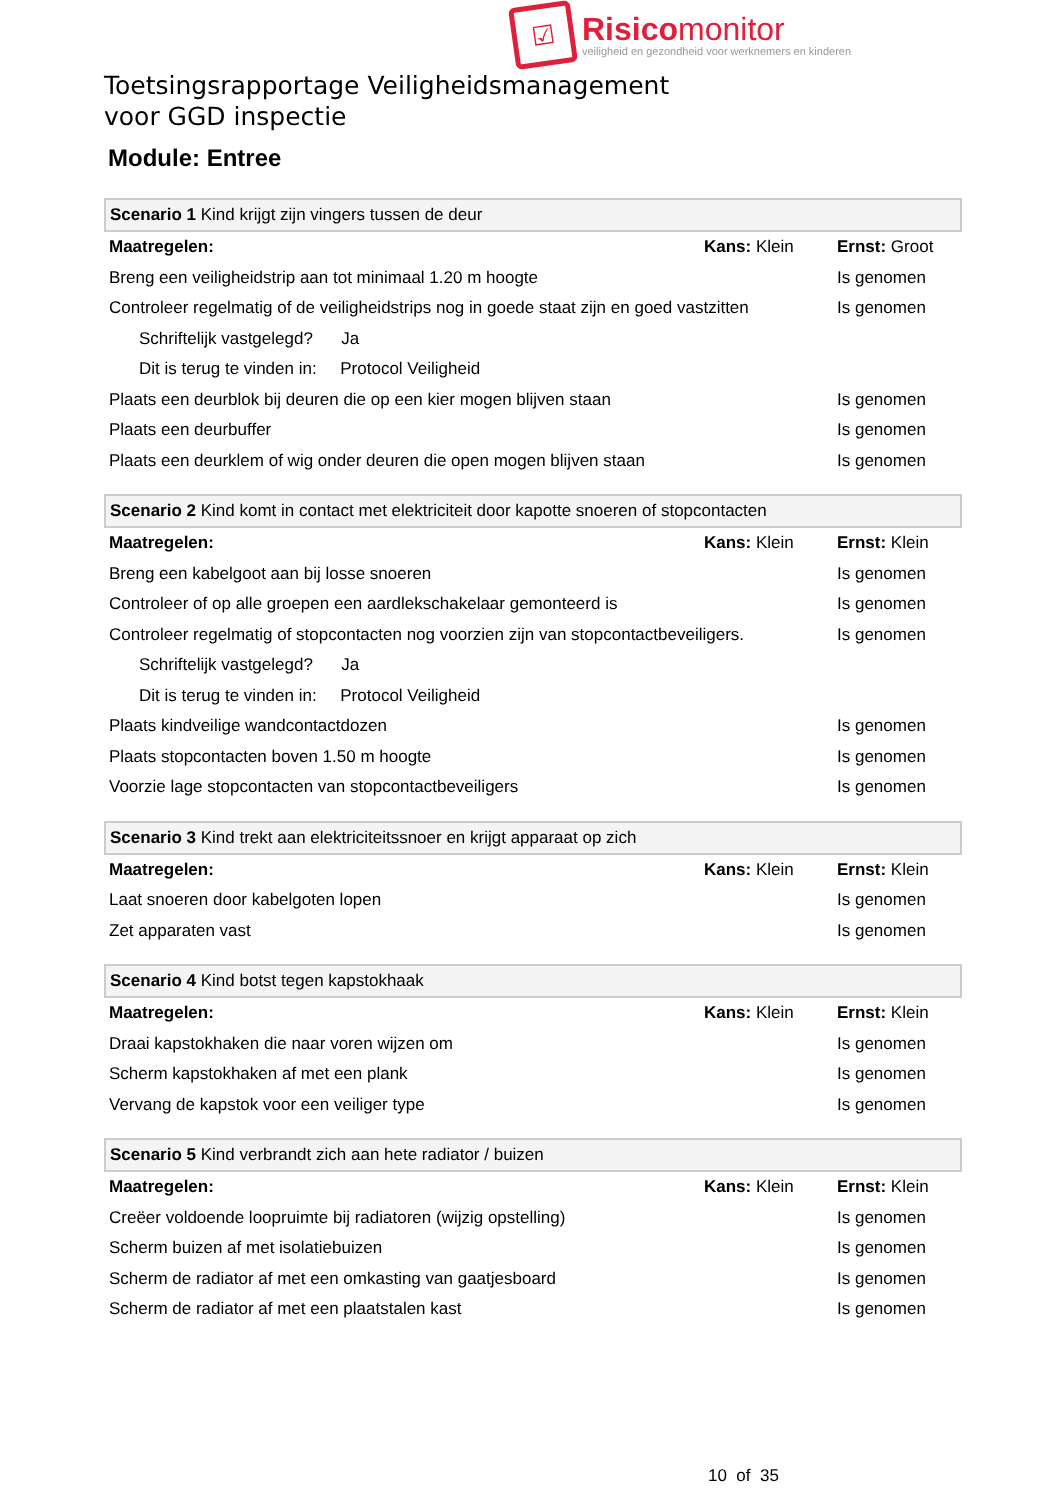☑
Risicomonitor
veiligheid en gezondheid voor werknemers en kinderen
Toetsingsrapportage Veiligheidsmanagement
voor GGD inspectie
Module: Entree
| Scenario 1 Kind krijgt zijn vingers tussen de deur | | |
| Maatregelen: | Kans: Klein | Ernst: Groot |
| Breng een veiligheidstrip aan tot minimaal 1.20 m hoogte | | Is genomen |
| Controleer regelmatig of de veiligheidstrips nog in goede staat zijn en goed vastzitten | | Is genomen |
| Schriftelijk vastgelegd? Ja | | |
| Dit is terug te vinden in: Protocol Veiligheid | | |
| Plaats een deurblok bij deuren die op een kier mogen blijven staan | | Is genomen |
| Plaats een deurbuffer | | Is genomen |
| Plaats een deurklem of wig onder deuren die open mogen blijven staan | | Is genomen |
| Scenario 2 Kind komt in contact met elektriciteit door kapotte snoeren of stopcontacten | | |
| Maatregelen: | Kans: Klein | Ernst: Klein |
| Breng een kabelgoot aan bij losse snoeren | | Is genomen |
| Controleer of op alle groepen een aardlekschakelaar gemonteerd is | | Is genomen |
| Controleer regelmatig of stopcontacten nog voorzien zijn van stopcontactbeveiligers. | | Is genomen |
| Schriftelijk vastgelegd? Ja | | |
| Dit is terug te vinden in: Protocol Veiligheid | | |
| Plaats kindveilige wandcontactdozen | | Is genomen |
| Plaats stopcontacten boven 1.50 m hoogte | | Is genomen |
| Voorzie lage stopcontacten van stopcontactbeveiligers | | Is genomen |
| Scenario 3 Kind trekt aan elektriciteitssnoer en krijgt apparaat op zich | | |
| Maatregelen: | Kans: Klein | Ernst: Klein |
| Laat snoeren door kabelgoten lopen | | Is genomen |
| Zet apparaten vast | | Is genomen |
| Scenario 4 Kind botst tegen kapstokhaak | | |
| Maatregelen: | Kans: Klein | Ernst: Klein |
| Draai kapstokhaken die naar voren wijzen om | | Is genomen |
| Scherm kapstokhaken af met een plank | | Is genomen |
| Vervang de kapstok voor een veiliger type | | Is genomen |
| Scenario 5 Kind verbrandt zich aan hete radiator / buizen | | |
| Maatregelen: | Kans: Klein | Ernst: Klein |
| Creëer voldoende loopruimte bij radiatoren (wijzig opstelling) | | Is genomen |
| Scherm buizen af met isolatiebuizen | | Is genomen |
| Scherm de radiator af met een omkasting van gaatjesboard | | Is genomen |
| Scherm de radiator af met een plaatstalen kast | | Is genomen |
10 of 35